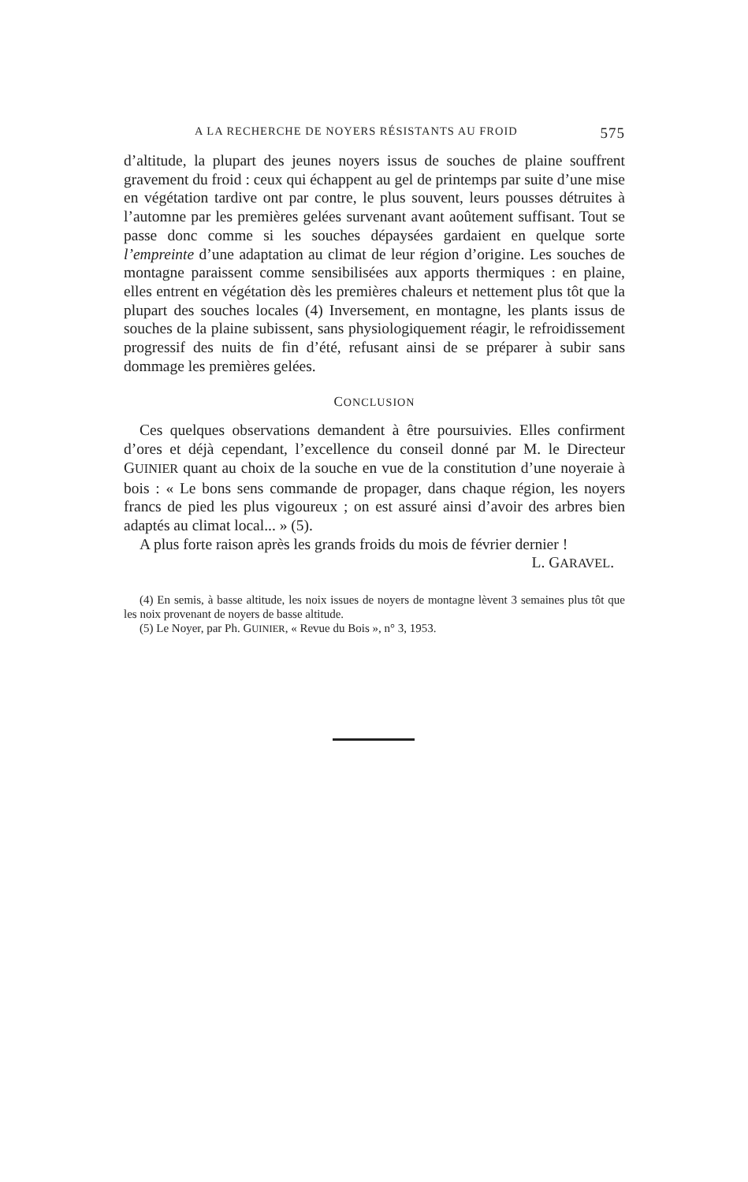A LA RECHERCHE DE NOYERS RÉSISTANTS AU FROID 575
d’altitude, la plupart des jeunes noyers issus de souches de plaine souffrent gravement du froid : ceux qui échappent au gel de printemps par suite d’une mise en végétation tardive ont par contre, le plus souvent, leurs pousses détruites à l’automne par les premières gelées survenant avant aoûtement suffisant. Tout se passe donc comme si les souches dépaysées gardaient en quelque sorte l’empreinte d’une adaptation au climat de leur région d’origine. Les souches de montagne paraissent comme sensibilisées aux apports thermiques : en plaine, elles entrent en végétation dès les premières chaleurs et nettement plus tôt que la plupart des souches locales (4) Inversement, en montagne, les plants issus de souches de la plaine subissent, sans physiologiquement réagir, le refroidissement progressif des nuits de fin d’été, refusant ainsi de se préparer à subir sans dommage les premières gelées.
CONCLUSION
Ces quelques observations demandent à être poursuivies. Elles confirment d’ores et déjà cependant, l’excellence du conseil donné par M. le Directeur GUINIER quant au choix de la souche en vue de la constitution d’une noyeraie à bois : « Le bons sens commande de propager, dans chaque région, les noyers francs de pied les plus vigoureux ; on est assuré ainsi d’avoir des arbres bien adaptés au climat local... » (5).
A plus forte raison après les grands froids du mois de février dernier !
L. GARAVEL.
(4) En semis, à basse altitude, les noix issues de noyers de montagne lèvent 3 semaines plus tôt que les noix provenant de noyers de basse altitude.
(5) Le Noyer, par Ph. GUINIER, « Revue du Bois », n° 3, 1953.